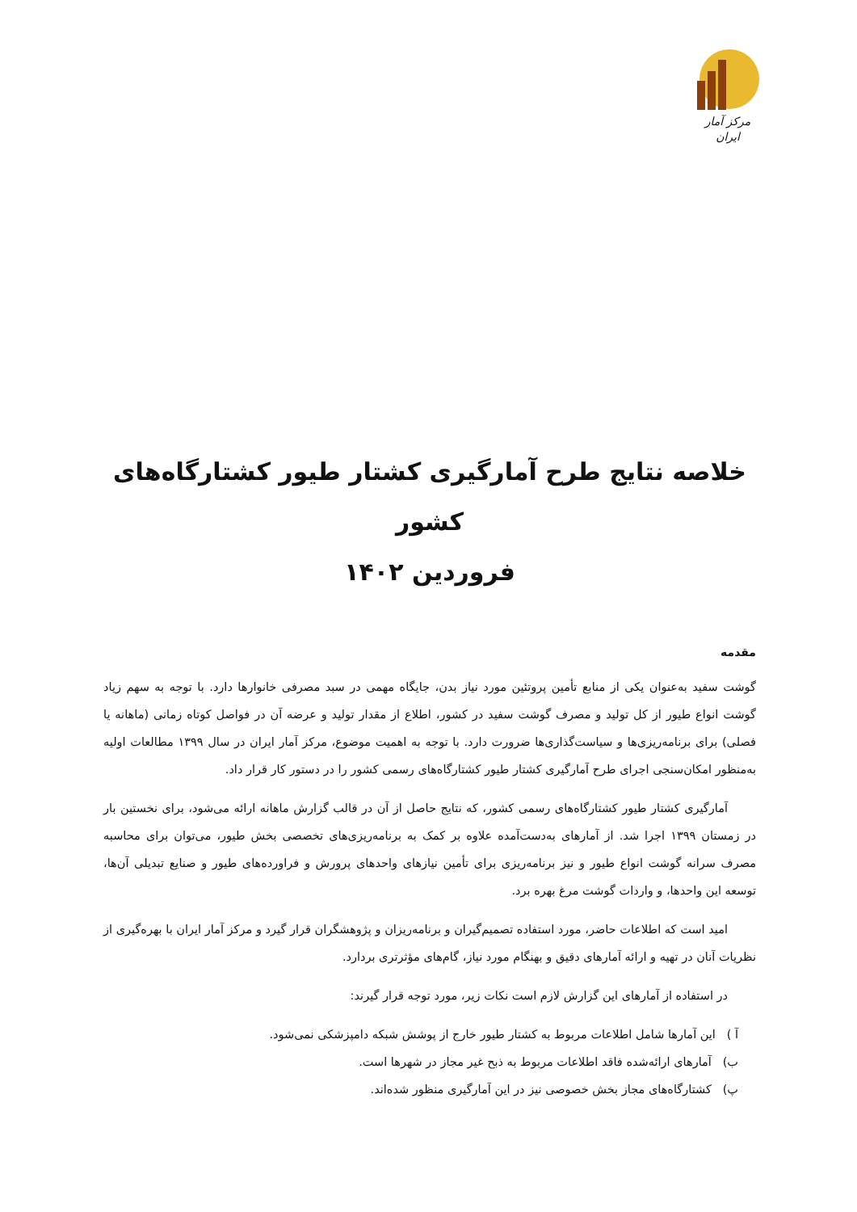مرکز آمار ایران
خلاصه نتایج طرح آمارگیری کشتار طیور کشتارگاه‌های کشور
فروردین ۱۴۰۲
مقدمه
گوشت سفید به‌عنوان یکی از منابع تأمین پروتئین مورد نیاز بدن، جایگاه مهمی در سبد مصرفی خانوارها دارد. با توجه به سهم زیاد گوشت انواع طیور از کل تولید و مصرف گوشت سفید در کشور، اطلاع از مقدار تولید و عرضه آن در فواصل کوتاه زمانی (ماهانه یا فصلی) برای برنامه‌ریزی‌ها و سیاست‌گذاری‌ها ضرورت دارد. با توجه به اهمیت موضوع، مرکز آمار ایران در سال ۱۳۹۹ مطالعات اولیه به‌منظور امکان‌سنجی اجرای طرح آمارگیری کشتار طیور کشتارگاه‌های رسمی کشور را در دستور کار قرار داد.
آمارگیری کشتار طیور کشتارگاه‌های رسمی کشور، که نتایج حاصل از آن در قالب گزارش ماهانه ارائه می‌شود، برای نخستین بار در زمستان ۱۳۹۹ اجرا شد. از آمارهای به‌دست‌آمده علاوه بر کمک به برنامه‌ریزی‌های تخصصی بخش طیور، می‌توان برای محاسبه مصرف سرانه گوشت انواع طیور و نیز برنامه‌ریزی برای تأمین نیازهای واحدهای پرورش و فراورده‌های طیور و صنایع تبدیلی آن‌ها، توسعه این واحدها، و واردات گوشت مرغ بهره برد.
امید است که اطلاعات حاضر، مورد استفاده تصمیم‌گیران و برنامه‌ریزان و پژوهشگران قرار گیرد و مرکز آمار ایران با بهره‌گیری از نظریات آنان در تهیه و ارائه آمارهای دقیق و بهنگام مورد نیاز، گام‌های مؤثرتری بردارد.
در استفاده از آمارهای این گزارش لازم است نکات زیر، مورد توجه قرار گیرند:
آ ) این آمارها شامل اطلاعات مربوط به کشتار طیور خارج از پوشش شبکه دامپزشکی نمی‌شود.
ب) آمارهای ارائه‌شده فاقد اطلاعات مربوط به ذبح غیر مجاز در شهرها است.
پ) کشتارگاه‌های مجاز بخش خصوصی نیز در این آمارگیری منظور شده‌اند.